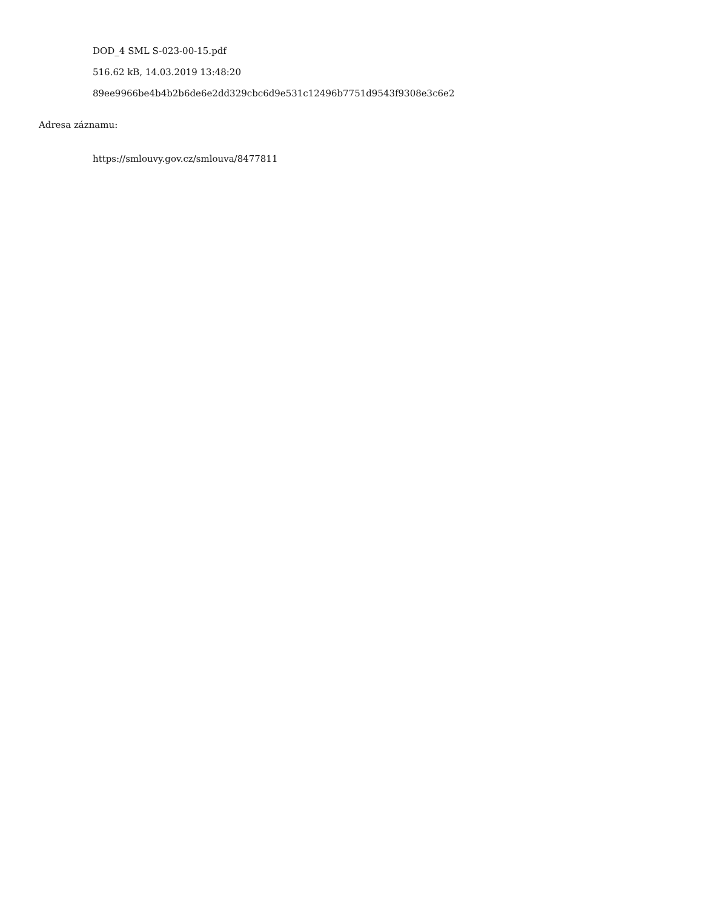DOD_4 SML S-023-00-15.pdf
516.62 kB, 14.03.2019 13:48:20
89ee9966be4b4b2b6de6e2dd329cbc6d9e531c12496b7751d9543f9308e3c6e2
Adresa záznamu:
https://smlouvy.gov.cz/smlouva/8477811